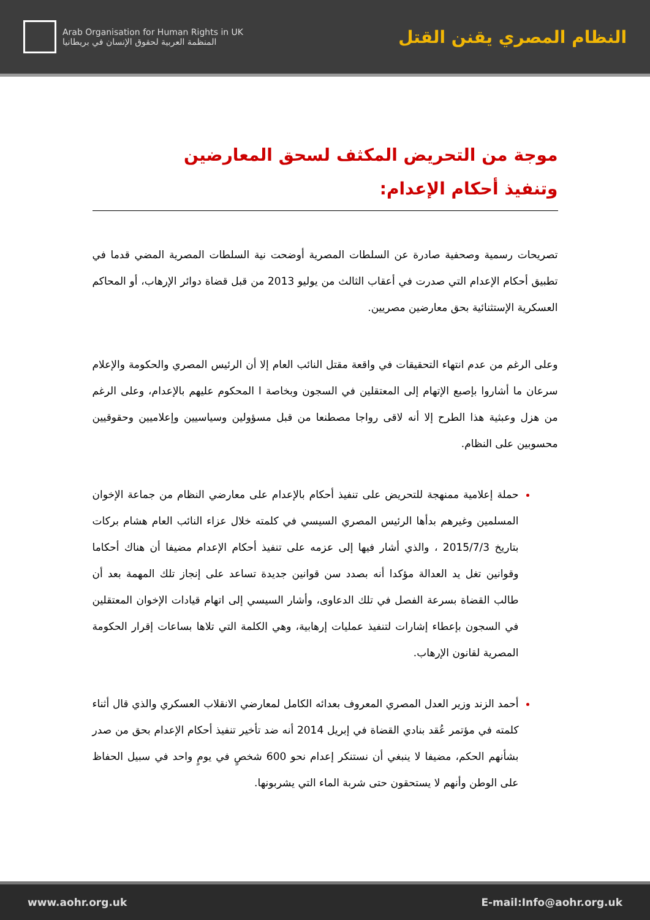Arab Organisation for Human Rights in UK
المنظمة العربية لحقوق الإنسان في بريطانيا
النظام المصري يقنن القتل
موجة من التحريض المكثف لسحق المعارضين
وتنفيذ أحكام الإعدام:
تصريحات رسمية وصحفية صادرة عن السلطات المصرية أوضحت نية السلطات المصرية المضي قدما في تطبيق أحكام الإعدام التي صدرت في أعقاب الثالث من يوليو 2013 من قبل قضاة دوائر الإرهاب، أو المحاكم العسكرية الإستثنائية بحق معارضين مصريين.
وعلى الرغم من عدم انتهاء التحقيقات في واقعة مقتل النائب العام إلا أن الرئيس المصري والحكومة والإعلام سرعان ما أشاروا بإصبع الإتهام إلى المعتقلين في السجون وبخاصة ا المحكوم عليهم بالإعدام، وعلى الرغم من هزل وعبثية هذا الطرح إلا أنه لاقى رواجا مصطنعا من قبل مسؤولين وسياسيين وإعلاميين وحقوقيين محسوبين على النظام.
حملة إعلامية ممنهجة للتحريض على تنفيذ أحكام بالإعدام على معارضي النظام من جماعة الإخوان المسلمين وغيرهم بدأها الرئيس المصري السيسي في كلمته خلال عزاء النائب العام هشام بركات بتاريخ 2015/7/3 ، والذي أشار فيها إلى عزمه على تنفيذ أحكام الإعدام مضيفا أن هناك أحكاما وقوانين تغل يد العدالة مؤكدا أنه بصدد سن قوانين جديدة تساعد على إنجاز تلك المهمة بعد أن طالب القضاة بسرعة الفصل في تلك الدعاوى، وأشار السيسي إلى اتهام قيادات الإخوان المعتقلين في السجون بإعطاء إشارات لتنفيذ عمليات إرهابية، وهي الكلمة التي تلاها بساعات إقرار الحكومة المصرية لقانون الإرهاب.
أحمد الزند وزير العدل المصري المعروف بعدائه الكامل لمعارضي الانقلاب العسكري والذي قال أثناء كلمته في مؤتمر عُقد بنادي القضاة في إبريل 2014 أنه ضد تأخير تنفيذ أحكام الإعدام بحق من صدر بشأنهم الحكم، مضيفا لا ينبغي أن نستنكر إعدام نحو 600 شخصٍ في يومٍ واحد في سبيل الحفاظ على الوطن وأنهم لا يستحقون حتى شربة الماء التي يشربونها.
www.aohr.org.uk E-mail:Info@aohr.org.uk